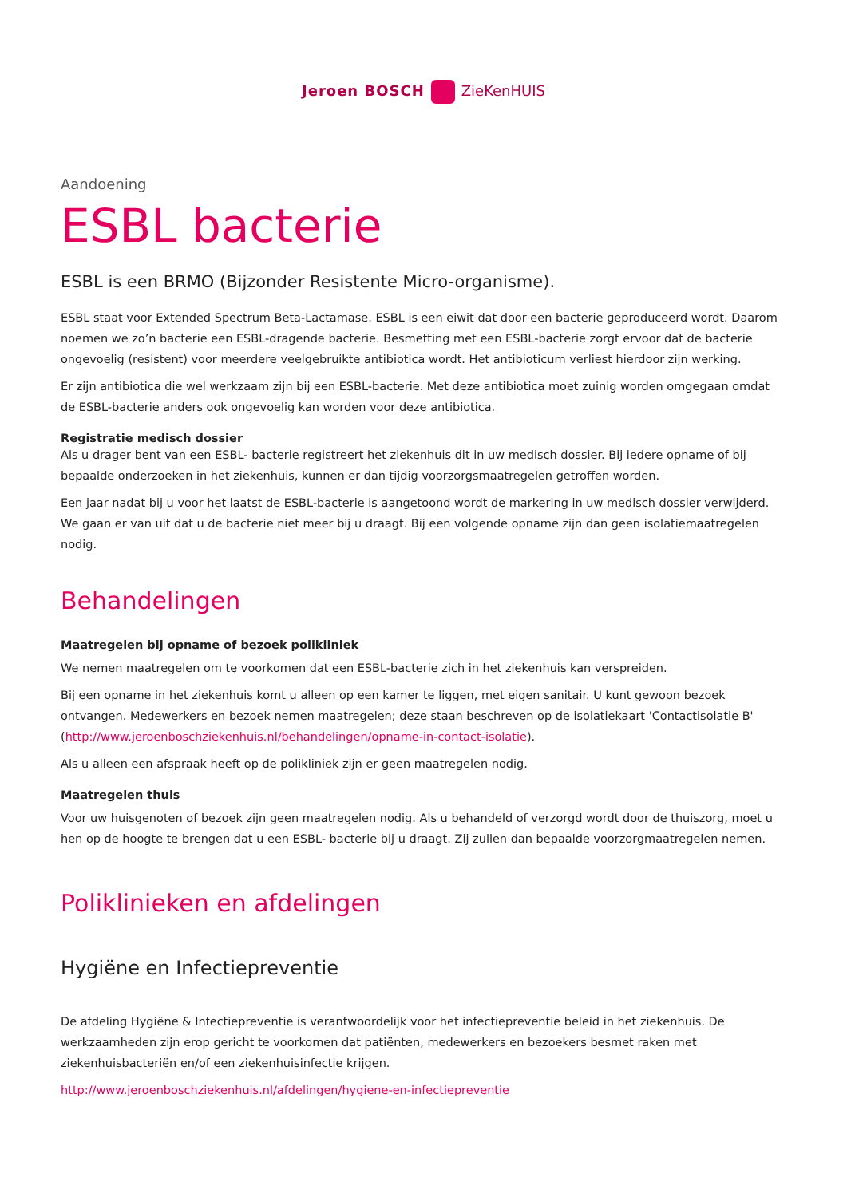Jeroen BOSCH ZieKenHUIS
Aandoening
ESBL bacterie
ESBL is een BRMO (Bijzonder Resistente Micro-organisme).
ESBL staat voor Extended Spectrum Beta-Lactamase. ESBL is een eiwit dat door een bacterie geproduceerd wordt. Daarom noemen we zo’n bacterie een ESBL-dragende bacterie. Besmetting met een ESBL-bacterie zorgt ervoor dat de bacterie ongevoelig (resistent) voor meerdere veelgebruikte antibiotica wordt. Het antibioticum verliest hierdoor zijn werking.
Er zijn antibiotica die wel werkzaam zijn bij een ESBL-bacterie. Met deze antibiotica moet zuinig worden omgegaan omdat de ESBL-bacterie anders ook ongevoelig kan worden voor deze antibiotica.
Registratie medisch dossier
Als u drager bent van een ESBL- bacterie registreert het ziekenhuis dit in uw medisch dossier. Bij iedere opname of bij bepaalde onderzoeken in het ziekenhuis, kunnen er dan tijdig voorzorgsmaatregelen getroffen worden.
Een jaar nadat bij u voor het laatst de ESBL-bacterie is aangetoond wordt de markering in uw medisch dossier verwijderd. We gaan er van uit dat u de bacterie niet meer bij u draagt. Bij een volgende opname zijn dan geen isolatiemaatregelen nodig.
Behandelingen
Maatregelen bij opname of bezoek polikliniek
We nemen maatregelen om te voorkomen dat een ESBL-bacterie zich in het ziekenhuis kan verspreiden.
Bij een opname in het ziekenhuis komt u alleen op een kamer te liggen, met eigen sanitair. U kunt gewoon bezoek ontvangen. Medewerkers en bezoek nemen maatregelen; deze staan beschreven op de isolatiekaart 'Contactisolatie B' (http://www.jeroenboschziekenhuis.nl/behandelingen/opname-in-contact-isolatie).
Als u alleen een afspraak heeft op de polikliniek zijn er geen maatregelen nodig.
Maatregelen thuis
Voor uw huisgenoten of bezoek zijn geen maatregelen nodig. Als u behandeld of verzorgd wordt door de thuiszorg, moet u hen op de hoogte te brengen dat u een ESBL- bacterie bij u draagt. Zij zullen dan bepaalde voorzorgmaatregelen nemen.
Poliklinieken en afdelingen
Hygiëne en Infectiepreventie
De afdeling Hygiëne & Infectiepreventie is verantwoordelijk voor het infectiepreventie beleid in het ziekenhuis. De werkzaamheden zijn erop gericht te voorkomen dat patiënten, medewerkers en bezoekers besmet raken met ziekenhuisbacteriën en/of een ziekenhuisinfectie krijgen.
http://www.jeroenboschziekenhuis.nl/afdelingen/hygiene-en-infectiepreventie